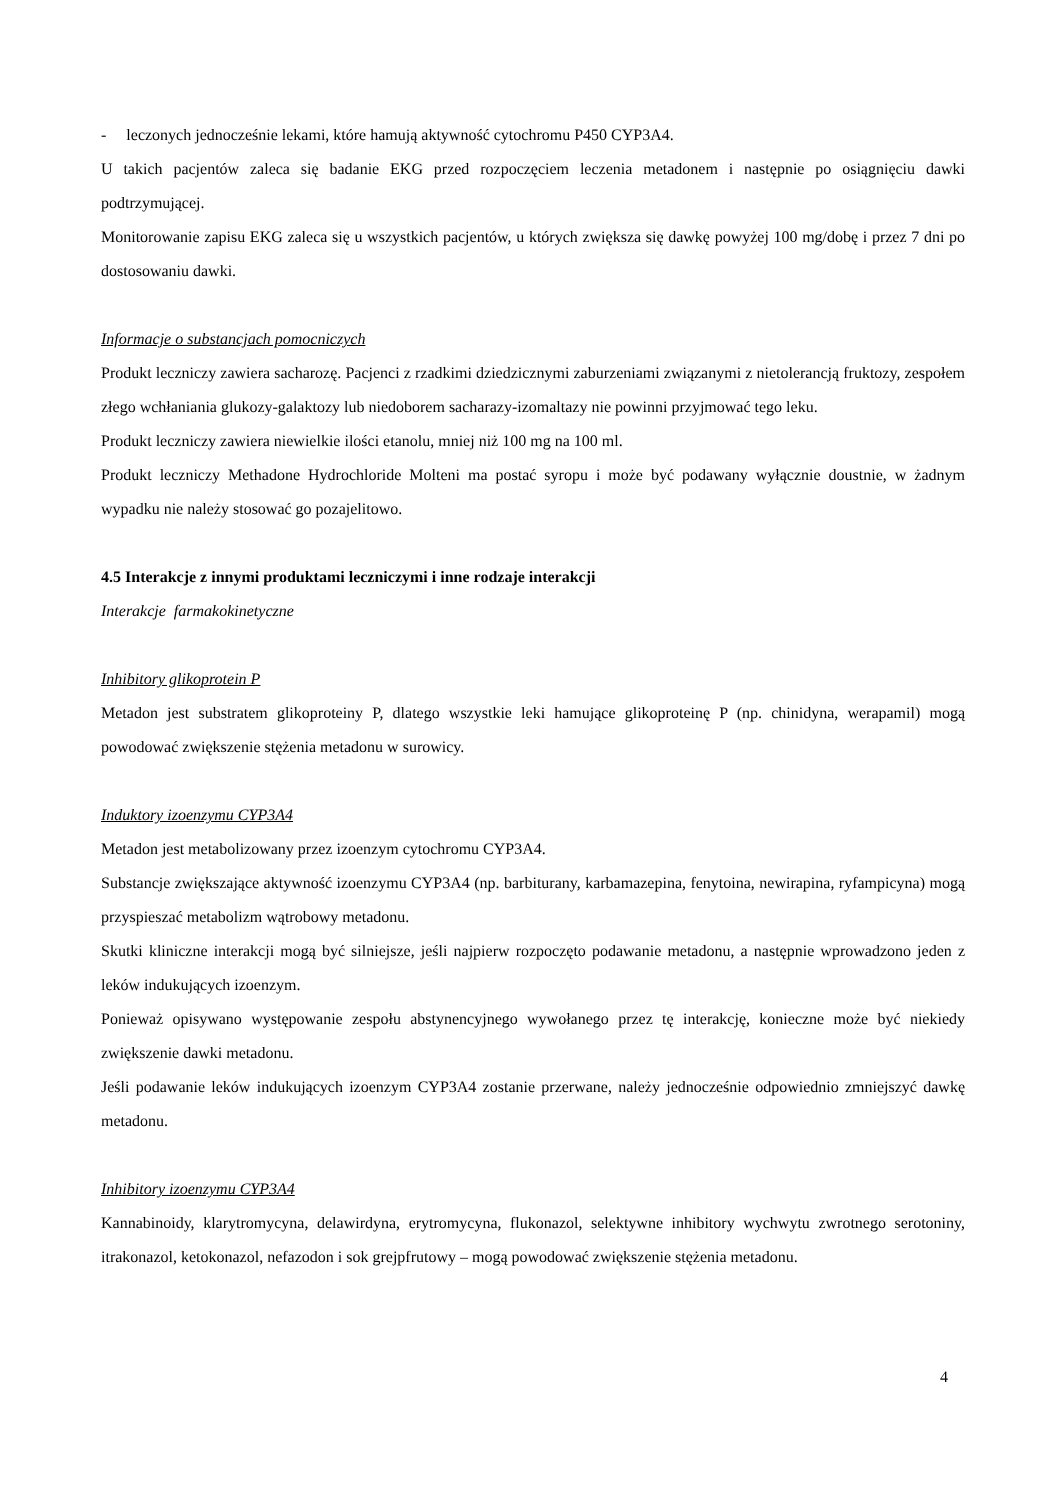- leczonych jednocześnie lekami, które hamują aktywność cytochromu P450 CYP3A4.
U takich pacjentów zaleca się badanie EKG przed rozpoczęciem leczenia metadonem i następnie po osiągnięciu dawki podtrzymującej.
Monitorowanie zapisu EKG zaleca się u wszystkich pacjentów, u których zwiększa się dawkę powyżej 100 mg/dobę i przez 7 dni po dostosowaniu dawki.
Informacje o substancjach pomocniczych
Produkt leczniczy zawiera sacharozę. Pacjenci z rzadkimi dziedzicznymi zaburzeniami związanymi z nietolerancją fruktozy, zespołem złego wchłaniania glukozy-galaktozy lub niedoborem sacharazy-izomaltazy nie powinni przyjmować tego leku.
Produkt leczniczy zawiera niewielkie ilości etanolu, mniej niż 100 mg na 100 ml.
Produkt leczniczy Methadone Hydrochloride Molteni ma postać syropu i może być podawany wyłącznie doustnie, w żadnym wypadku nie należy stosować go pozajelitowo.
4.5 Interakcje z innymi produktami leczniczymi i inne rodzaje interakcji
Interakcje farmakokinetyczne
Inhibitory glikoprotein P
Metadon jest substratem glikoproteiny P, dlatego wszystkie leki hamujące glikoproteinę P (np. chinidyna, werapamil) mogą powodować zwiększenie stężenia metadonu w surowicy.
Induktory izoenzymu CYP3A4
Metadon jest metabolizowany przez izoenzym cytochromu CYP3A4.
Substancje zwiększające aktywność izoenzymu CYP3A4 (np. barbiturany, karbamazepina, fenytoina, newirapina, ryfampicyna) mogą przyspieszać metabolizm wątrobowy metadonu.
Skutki kliniczne interakcji mogą być silniejsze, jeśli najpierw rozpoczęto podawanie metadonu, a następnie wprowadzono jeden z leków indukujących izoenzym.
Ponieważ opisywano występowanie zespołu abstynencyjnego wywołanego przez tę interakcję, konieczne może być niekiedy zwiększenie dawki metadonu.
Jeśli podawanie leków indukujących izoenzym CYP3A4 zostanie przerwane, należy jednocześnie odpowiednio zmniejszyć dawkę metadonu.
Inhibitory izoenzymu CYP3A4
Kannabinoidy, klarytromycyna, delawirdyna, erytromycyna, flukonazol, selektywne inhibitory wychwytu zwrotnego serotoniny, itrakonazol, ketokonazol, nefazodon i sok grejpfrutowy – mogą powodować zwiększenie stężenia metadonu.
4